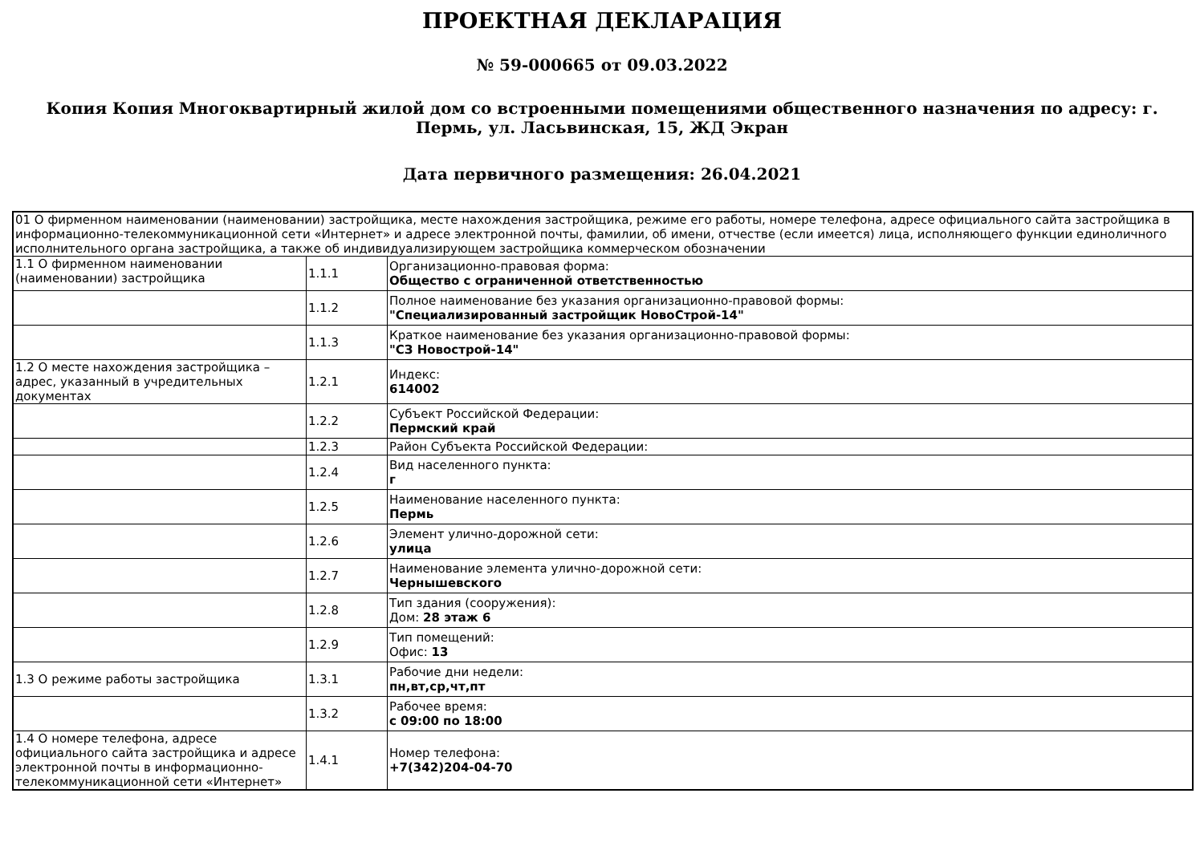ПРОЕКТНАЯ ДЕКЛАРАЦИЯ
№ 59-000665 от 09.03.2022
Копия Копия Многоквартирный жилой дом со встроенными помещениями общественного назначения по адресу: г. Пермь, ул. Ласьвинская, 15, ЖД Экран
Дата первичного размещения: 26.04.2021
| 01 О фирменном наименовании (наименовании) застройщика, месте нахождения застройщика, режиме его работы, номере телефона, адресе официального сайта застройщика в информационно-телекоммуникационной сети «Интернет» и адресе электронной почты, фамилии, об имени, отчестве (если имеется) лица, исполняющего функции единоличного исполнительного органа застройщика, а также об индивидуализирующем застройщика коммерческом обозначении | | |
| 1.1 О фирменном наименовании (наименовании) застройщика | 1.1.1 | Организационно-правовая форма: Общество с ограниченной ответственностью |
| | 1.1.2 | Полное наименование без указания организационно-правовой формы: "Специализированный застройщик НовоСтрой-14" |
| | 1.1.3 | Краткое наименование без указания организационно-правовой формы: "СЗ Новострой-14" |
| 1.2 О месте нахождения застройщика – адрес, указанный в учредительных документах | 1.2.1 | Индекс: 614002 |
| | 1.2.2 | Субъект Российской Федерации: Пермский край |
| | 1.2.3 | Район Субъекта Российской Федерации: |
| | 1.2.4 | Вид населенного пункта: г |
| | 1.2.5 | Наименование населенного пункта: Пермь |
| | 1.2.6 | Элемент улично-дорожной сети: улица |
| | 1.2.7 | Наименование элемента улично-дорожной сети: Чернышевского |
| | 1.2.8 | Тип здания (сооружения): Дом: 28 этаж 6 |
| | 1.2.9 | Тип помещений: Офис: 13 |
| 1.3 О режиме работы застройщика | 1.3.1 | Рабочие дни недели: пн,вт,ср,чт,пт |
| | 1.3.2 | Рабочее время: с 09:00 по 18:00 |
| 1.4 О номере телефона, адресе официального сайта застройщика и адресе электронной почты в информационно-телекоммуникационной сети «Интернет» | 1.4.1 | Номер телефона: +7(342)204-04-70 |